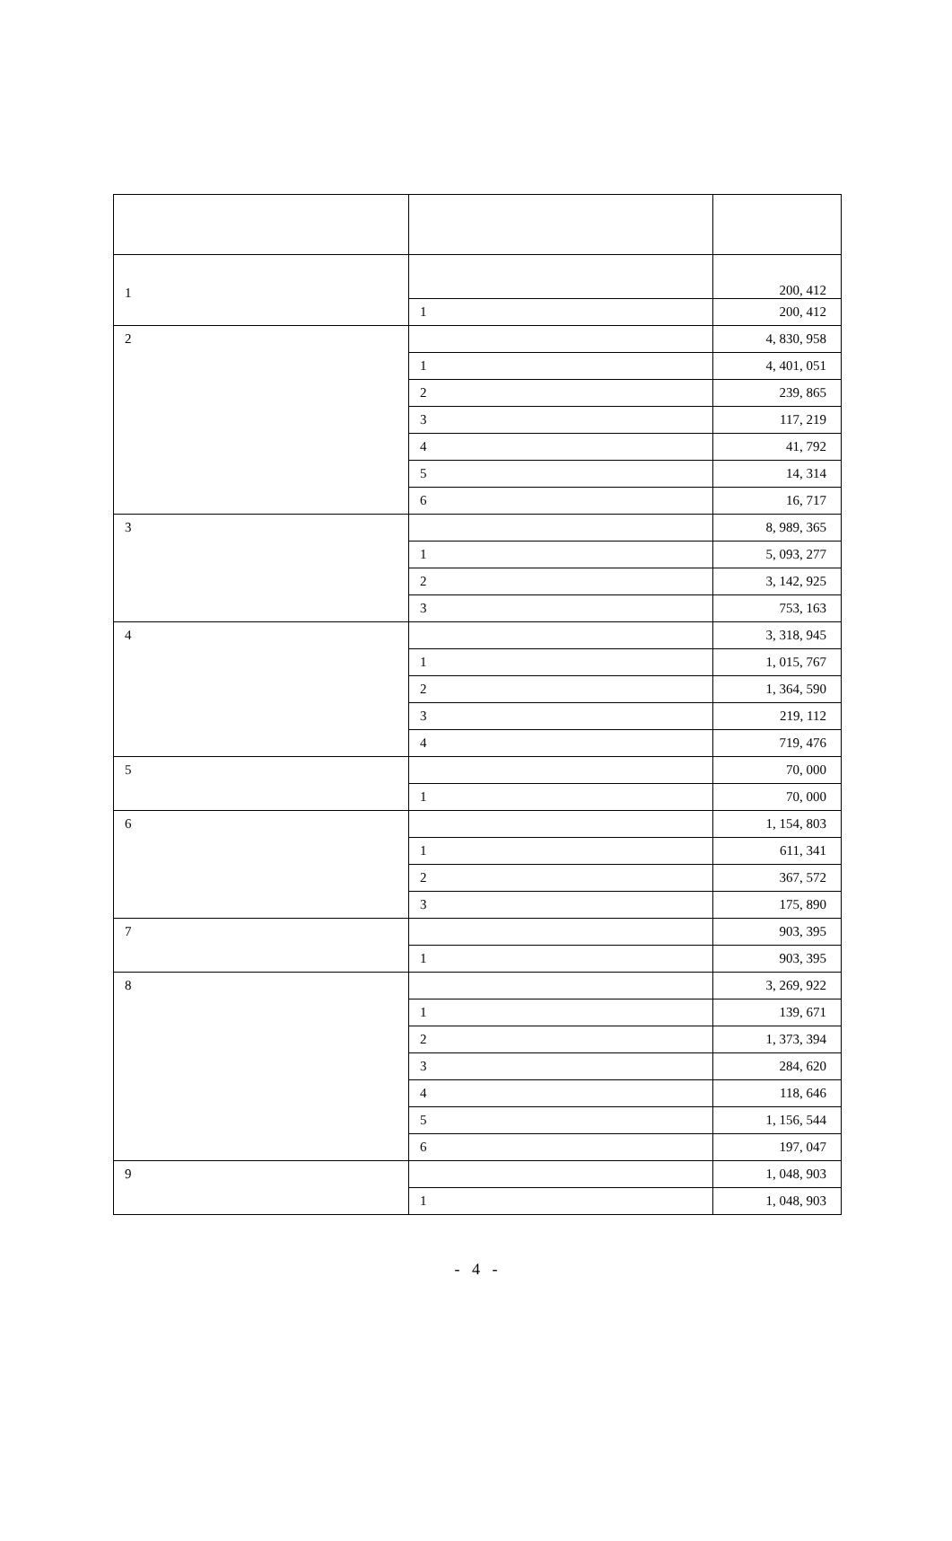| 1 | | 200, 412 |
| | 1 | 200, 412 |
| 2 | | 4, 830, 958 |
| | 1 | 4, 401, 051 |
| | 2 | 239, 865 |
| | 3 | 117, 219 |
| | 4 | 41, 792 |
| | 5 | 14, 314 |
| | 6 | 16, 717 |
| 3 | | 8, 989, 365 |
| | 1 | 5, 093, 277 |
| | 2 | 3, 142, 925 |
| | 3 | 753, 163 |
| 4 | | 3, 318, 945 |
| | 1 | 1, 015, 767 |
| | 2 | 1, 364, 590 |
| | 3 | 219, 112 |
| | 4 | 719, 476 |
| 5 | | 70, 000 |
| | 1 | 70, 000 |
| 6 | | 1, 154, 803 |
| | 1 | 611, 341 |
| | 2 | 367, 572 |
| | 3 | 175, 890 |
| 7 | | 903, 395 |
| | 1 | 903, 395 |
| 8 | | 3, 269, 922 |
| | 1 | 139, 671 |
| | 2 | 1, 373, 394 |
| | 3 | 284, 620 |
| | 4 | 118, 646 |
| | 5 | 1, 156, 544 |
| | 6 | 197, 047 |
| 9 | | 1, 048, 903 |
| | 1 | 1, 048, 903 |
- 4 -